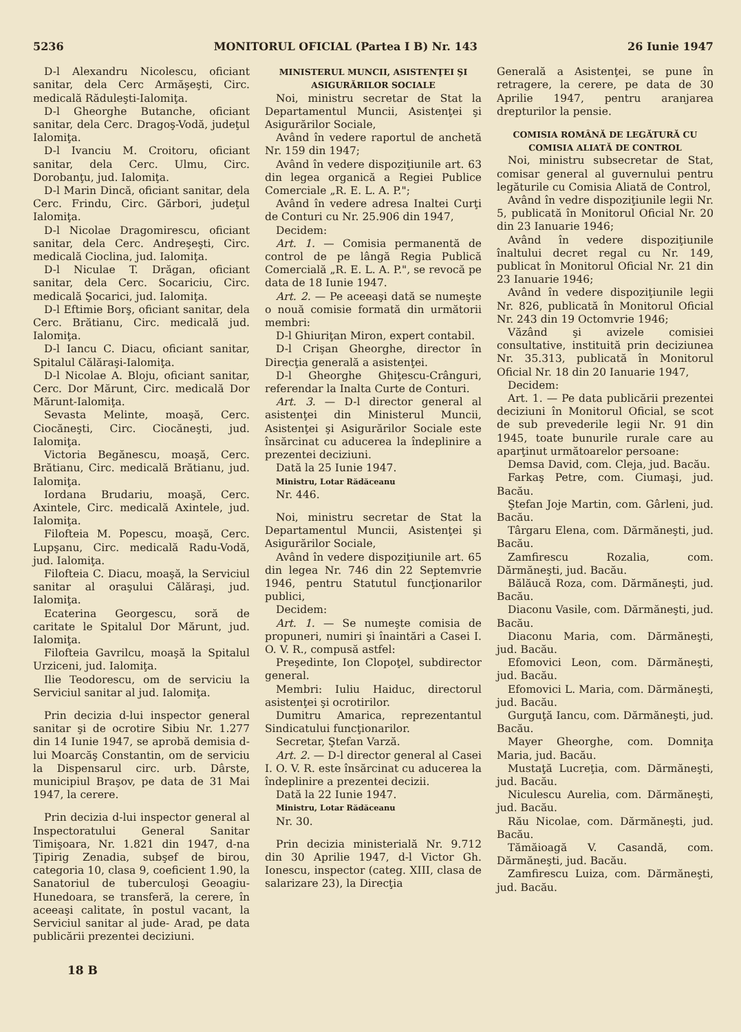5236 MONITORUL OFICIAL (Partea I B) Nr. 143 26 Iunie 1947
D-l Alexandru Nicolescu, oficiant sanitar, dela Cerc Armăşeşti, Circ. medicală Răduleşti-Ialomiţa.
D-l Gheorghe Butanche, oficiant sanitar, dela Cerc. Dragoş-Vodă, judeţul Ialomiţa.
D-l Ivanciu M. Croitoru, oficiant sanitar, dela Cerc. Ulmu, Circ. Dorobanţu, jud. Ialomiţa.
D-l Marin Dincă, oficiant sanitar, dela Cerc. Frindu, Circ. Gărbori, judeţul Ialomiţa.
D-l Nicolae Dragomirescu, oficiant sanitar, dela Cerc. Andreşeşti, Circ. medicală Cioclina, jud. Ialomiţa.
D-l Niculae T. Drăgan, oficiant sanitar, dela Cerc. Socariciu, Circ. medicală Şocarici, jud. Ialomiţa.
D-l Eftimie Borş, oficiant sanitar, dela Cerc. Brătianu, Circ. medicală jud. Ialomiţa.
D-l Iancu C. Diacu, oficiant sanitar, Spitalul Călăraşi-Ialomiţa.
D-l Nicolae A. Bloju, oficiant sanitar, Cerc. Dor Mărunt, Circ. medicală Dor Mărunt-Ialomiţa.
Sevasta Melinte, moaşă, Cerc. Ciocăneşti, Circ. Ciocăneşti, jud. Ialomiţa.
Victoria Begănescu, moaşă, Cerc. Brătianu, Circ. medicală Brătianu, jud. Ialomiţa.
Iordana Brudariu, moaşă, Cerc. Axintele, Circ. medicală Axintele, jud. Ialomiţa.
Filofteia M. Popescu, moaşă, Cerc. Lupşanu, Circ. medicală Radu-Vodă, jud. Ialomiţa.
Filofteia C. Diacu, moaşă, la Serviciul sanitar al oraşului Călăraşi, jud. Ialomiţa.
Ecaterina Georgescu, soră de caritate le Spitalul Dor Mărunt, jud. Ialomiţa.
Filofteia Gavrilcu, moaşă la Spitalul Urziceni, jud. Ialomiţa.
Ilie Teodorescu, om de serviciu la Serviciul sanitar al jud. Ialomiţa.
Prin decizia d-lui inspector general sanitar şi de ocrotire Sibiu Nr. 1.277 din 14 Iunie 1947, se aprobă demisia d-lui Moarcăş Constantin, om de serviciu la Dispensarul circ. urb. Dârste, municipiul Braşov, pe data de 31 Mai 1947, la cerere.
Prin decizia d-lui inspector general al Inspectoratului General Sanitar Timişoara, Nr. 1.821 din 1947, d-na Ţipirig Zenadia, subşef de birou, categoria 10, clasa 9, coeficient 1.90, la Sanatoriul de tuberculoşi Geoagiu-Hunedoara, se transferă, la cerere, în aceeaşi calitate, în postul vacant, la Serviciul sanitar al jude- Arad, pe data publicării prezentei deciziuni.
18 B
MINISTERUL MUNCII, ASISTENŢEI ŞI ASIGURĂRILOR SOCIALE
Noi, ministru secretar de Stat la Departamentul Muncii, Asistenţei şi Asigurărilor Sociale,
Având în vedere raportul de anchetă Nr. 159 din 1947;
Având în vedere dispoziţiunile art. 63 din legea organică a Regiei Publice Comerciale „R. E. L. A. P.";
Având în vedere adresa Inaltei Curţi de Conturi cu Nr. 25.906 din 1947,
Decidem:
Art. 1. — Comisia permanentă de control de pe lângă Regia Publică Comercială „R. E. L. A. P.", se revocă pe data de 18 Iunie 1947.
Art. 2. — Pe aceeaşi dată se numeşte o nouă comisie formată din următorii membri:
D-l Ghiuriţan Miron, expert contabil.
D-l Crişan Gheorghe, director în Direcţia generală a asistenţei.
D-l Gheorghe Ghiţescu-Crânguri, referendar la Inalta Curte de Conturi.
Art. 3. — D-l director general al asistenţei din Ministerul Muncii, Asistenţei şi Asigurărilor Sociale este însărcinat cu aducerea la îndeplinire a prezentei deciziuni.
Dată la 25 Iunie 1947.
Ministru, Lotar Rădăceanu
Nr. 446.
Noi, ministru secretar de Stat la Departamentul Muncii, Asistenţei şi Asigurărilor Sociale,
Având în vedere dispoziţiunile art. 65 din legea Nr. 746 din 22 Septemvrie 1946, pentru Statutul funcţionarilor publici,
Decidem:
Art. 1. — Se numeşte comisia de propuneri, numiri şi înaintări a Casei I. O. V. R., compusă astfel:
Preşedinte, Ion Clopoţel, subdirector general.
Membri: Iuliu Haiduc, directorul asistenţei şi ocrotirilor.
Dumitru Amarica, reprezentantul Sindicatului funcţionarilor.
Secretar, Ştefan Varză.
Art. 2. — D-l director general al Casei I. O. V. R. este însărcinat cu aducerea la îndeplinire a prezentei decizii.
Dată la 22 Iunie 1947.
Ministru, Lotar Rădăceanu
Nr. 30.
Prin decizia ministerială Nr. 9.712 din 30 Aprilie 1947, d-l Victor Gh. Ionescu, inspector (categ. XIII, clasa de salarizare 23), la Direcţia
Generală a Asistenţei, se pune în retragere, la cerere, pe data de 30 Aprilie 1947, pentru aranjarea drepturilor la pensie.
COMISIA ROMÂNĂ DE LEGĂTURĂ CU COMISIA ALIATĂ DE CONTROL
Noi, ministru subsecretar de Stat, comisar general al guvernului pentru legăturile cu Comisia Aliată de Control,
Având în vedre dispoziţiunile legii Nr. 5, publicată în Monitorul Oficial Nr. 20 din 23 Ianuarie 1946;
Având în vedere dispoziţiunile înaltului decret regal cu Nr. 149, publicat în Monitorul Oficial Nr. 21 din 23 Ianuarie 1946;
Având în vedere dispoziţiunile legii Nr. 826, publicată în Monitorul Oficial Nr. 243 din 19 Octomvrie 1946;
Văzând şi avizele comisiei consultative, instituită prin deciziunea Nr. 35.313, publicată în Monitorul Oficial Nr. 18 din 20 Ianuarie 1947,
Decidem:
Art. 1. — Pe data publicării prezentei deciziuni în Monitorul Oficial, se scot de sub prevederile legii Nr. 91 din 1945, toate bunurile rurale care au aparţinut următoarelor persoane:
Demsa David, com. Cleja, jud. Bacău.
Farkaş Petre, com. Ciumaşi, jud. Bacău.
Ştefan Joje Martin, com. Gârleni, jud. Bacău.
Târgaru Elena, com. Dărmăneşti, jud. Bacău.
Zamfirescu Rozalia, com. Dărmăneşti, jud. Bacău.
Bălăucă Roza, com. Dărmăneşti, jud. Bacău.
Diaconu Vasile, com. Dărmăneşti, jud. Bacău.
Diaconu Maria, com. Dărmăneşti, jud. Bacău.
Efomovici Leon, com. Dărmăneşti, jud. Bacău.
Efomovici L. Maria, com. Dărmăneşti, jud. Bacău.
Gurguţă Iancu, com. Dărmăneşti, jud. Bacău.
Mayer Gheorghe, com. Domniţa Maria, jud. Bacău.
Mustaţă Lucreţia, com. Dărmăneşti, jud. Bacău.
Niculescu Aurelia, com. Dărmăneşti, jud. Bacău.
Rău Nicolae, com. Dărmăneşti, jud. Bacău.
Tămăioagă V. Casandă, com. Dărmăneşti, jud. Bacău.
Zamfirescu Luiza, com. Dărmăneşti, jud. Bacău.